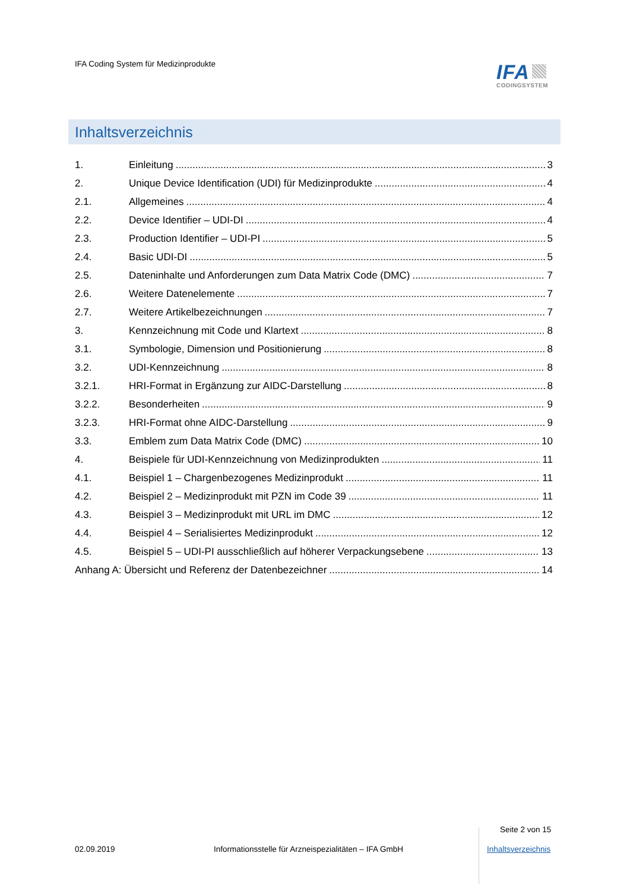IFA Coding System für Medizinprodukte
IFA
CODINGSYSTEM
Inhaltsverzeichnis
1. Einleitung 3
2. Unique Device Identification (UDI) für Medizinprodukte 4
2.1. Allgemeines 4
2.2. Device Identifier – UDI-DI 4
2.3. Production Identifier – UDI-PI 5
2.4. Basic UDI-DI 5
2.5. Dateninhalte und Anforderungen zum Data Matrix Code (DMC) 7
2.6. Weitere Datenelemente 7
2.7. Weitere Artikelbezeichnungen 7
3. Kennzeichnung mit Code und Klartext 8
3.1. Symbologie, Dimension und Positionierung 8
3.2. UDI-Kennzeichnung 8
3.2.1. HRI-Format in Ergänzung zur AIDC-Darstellung 8
3.2.2. Besonderheiten 9
3.2.3. HRI-Format ohne AIDC-Darstellung 9
3.3. Emblem zum Data Matrix Code (DMC) 10
4. Beispiele für UDI-Kennzeichnung von Medizinprodukten 11
4.1. Beispiel 1 – Chargenbezogenes Medizinprodukt 11
4.2. Beispiel 2 – Medizinprodukt mit PZN im Code 39 11
4.3. Beispiel 3 – Medizinprodukt mit URL im DMC 12
4.4. Beispiel 4 – Serialisiertes Medizinprodukt 12
4.5. Beispiel 5 – UDI-PI ausschließlich auf höherer Verpackungsebene 13
Anhang A: Übersicht und Referenz der Datenbezeichner 14
Seite 2 von 15
02.09.2019
Informationsstelle für Arzneispezialitäten – IFA GmbH
Inhaltsverzeichnis